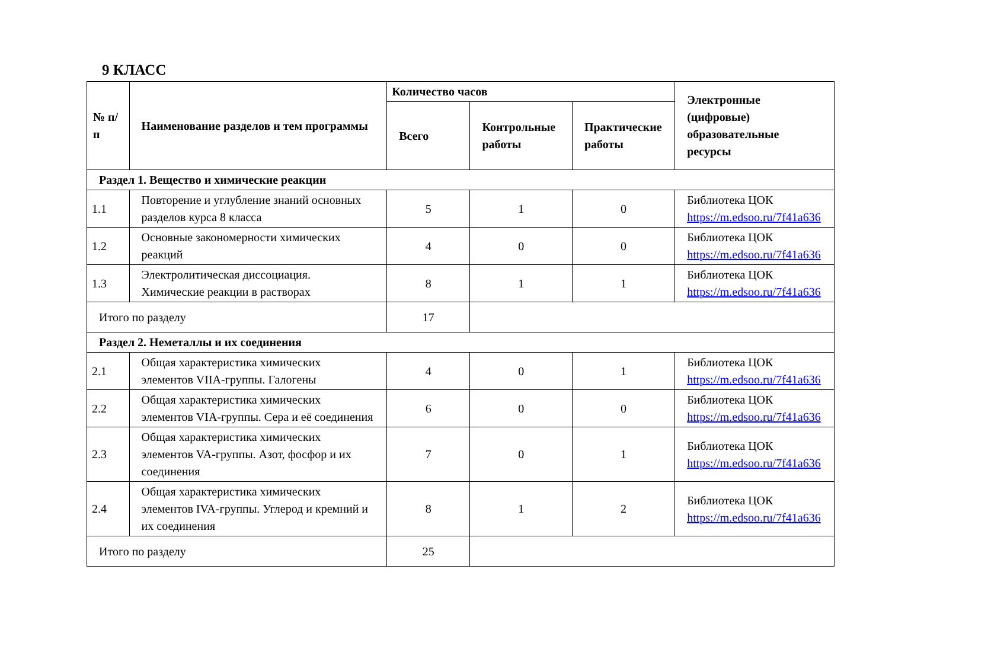9 КЛАСС
| № п/п | Наименование разделов и тем программы | Количество часов | | | Электронные (цифровые) образовательные ресурсы |
| --- | --- | --- | --- | --- | --- |
| | | Всего | Контрольные работы | Практические работы | |
| Раздел 1. Вещество и химические реакции | | | | | |
| 1.1 | Повторение и углубление знаний основных разделов курса 8 класса | 5 | 1 | 0 | Библиотека ЦОК https://m.edsoo.ru/7f41a636 |
| 1.2 | Основные закономерности химических реакций | 4 | 0 | 0 | Библиотека ЦОК https://m.edsoo.ru/7f41a636 |
| 1.3 | Электролитическая диссоциация. Химические реакции в растворах | 8 | 1 | 1 | Библиотека ЦОК https://m.edsoo.ru/7f41a636 |
| Итого по разделу | | 17 | | | |
| Раздел 2. Неметаллы и их соединения | | | | | |
| 2.1 | Общая характеристика химических элементов VIIA-группы. Галогены | 4 | 0 | 1 | Библиотека ЦОК https://m.edsoo.ru/7f41a636 |
| 2.2 | Общая характеристика химических элементов VIA-группы. Сера и её соединения | 6 | 0 | 0 | Библиотека ЦОК https://m.edsoo.ru/7f41a636 |
| 2.3 | Общая характеристика химических элементов VA-группы. Азот, фосфор и их соединения | 7 | 0 | 1 | Библиотека ЦОК https://m.edsoo.ru/7f41a636 |
| 2.4 | Общая характеристика химических элементов IVA-группы. Углерод и кремний и их соединения | 8 | 1 | 2 | Библиотека ЦОК https://m.edsoo.ru/7f41a636 |
| Итого по разделу | | 25 | | | |